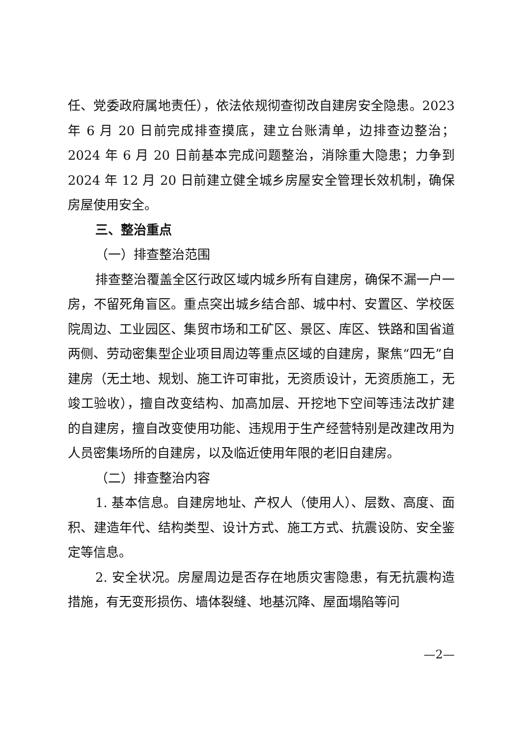任、党委政府属地责任），依法依规彻查彻改自建房安全隐患。2023 年 6 月 20 日前完成排查摸底，建立台账清单，边排查边整治；2024 年 6 月 20 日前基本完成问题整治，消除重大隐患；力争到2024 年 12 月 20 日前建立健全城乡房屋安全管理长效机制，确保房屋使用安全。
三、整治重点
（一）排查整治范围
排查整治覆盖全区行政区域内城乡所有自建房，确保不漏一户一房，不留死角盲区。重点突出城乡结合部、城中村、安置区、学校医院周边、工业园区、集贸市场和工矿区、景区、库区、铁路和国省道两侧、劳动密集型企业项目周边等重点区域的自建房，聚焦“四无”自建房（无土地、规划、施工许可审批，无资质设计，无资质施工，无竣工验收），擅自改变结构、加高加层、开挖地下空间等违法改扩建的自建房，擅自改变使用功能、违规用于生产经营特别是改建改用为人员密集场所的自建房，以及临近使用年限的老旧自建房。
（二）排查整治内容
1. 基本信息。自建房地址、产权人（使用人）、层数、高度、面积、建造年代、结构类型、设计方式、施工方式、抗震设防、安全鉴定等信息。
2. 安全状况。房屋周边是否存在地质灾害隐患，有无抗震构造措施，有无变形损伤、墙体裂缝、地基沉降、屋面塌陷等问
—2—